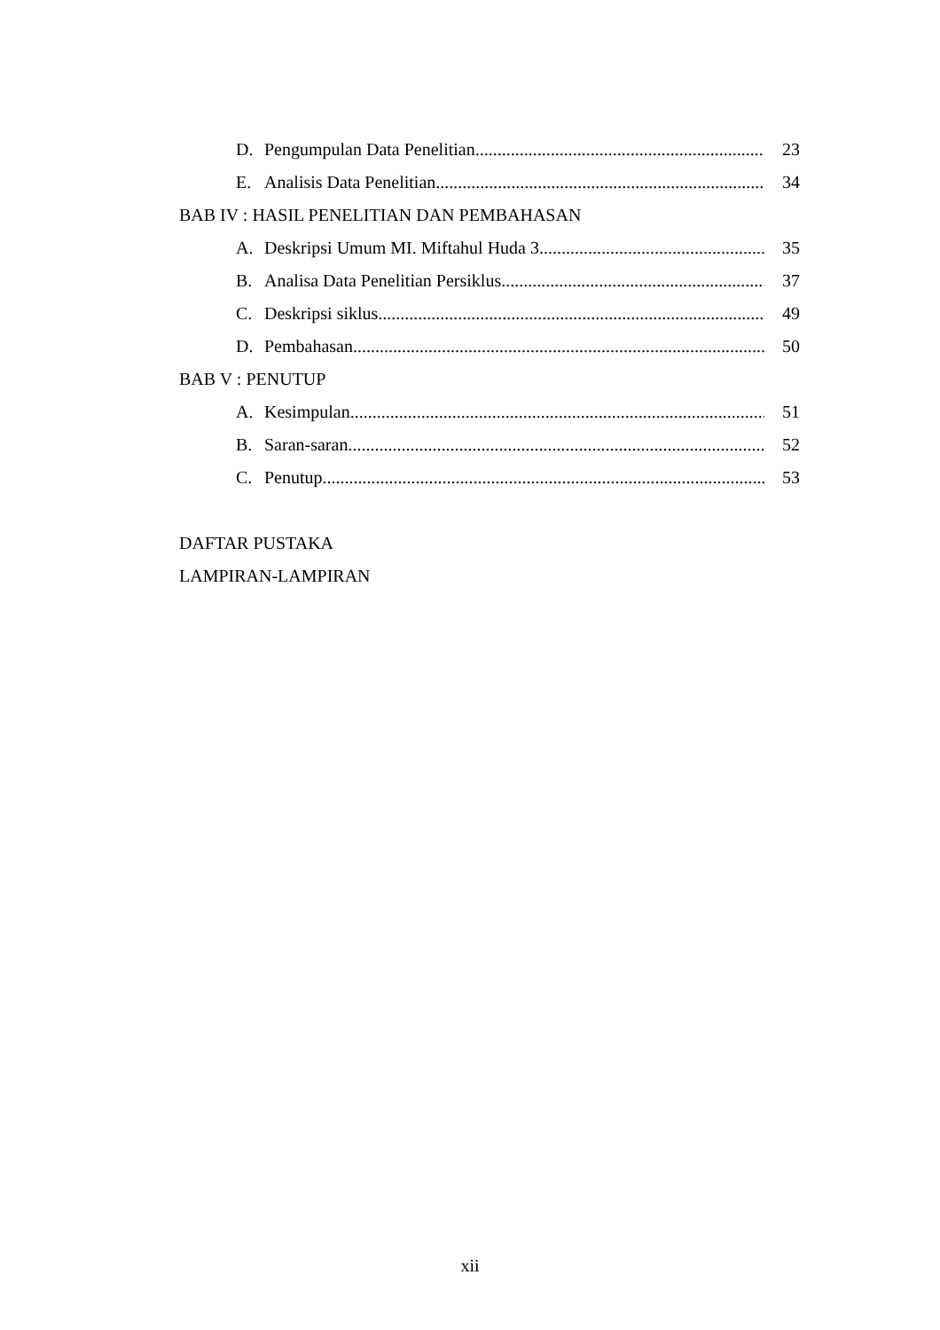D. Pengumpulan Data Penelitian 23
E. Analisis Data Penelitian 34
BAB IV : HASIL PENELITIAN DAN PEMBAHASAN
A. Deskripsi Umum MI. Miftahul Huda 3 35
B. Analisa Data Penelitian Persiklus 37
C. Deskripsi siklus 49
D. Pembahasan 50
BAB V : PENUTUP
A. Kesimpulan 51
B. Saran-saran 52
C. Penutup 53
DAFTAR PUSTAKA
LAMPIRAN-LAMPIRAN
xii